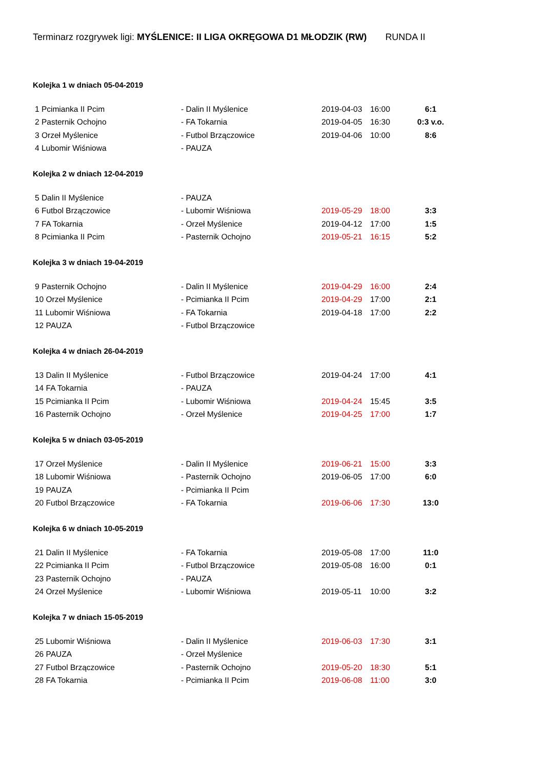Terminarz rozgrywek ligi: MYŚLENICE: II LIGA OKRĘGOWA D1 MŁODZIK (RW) RUNDA II
Kolejka 1 w dniach 05-04-2019
| 1 Pcimianka II Pcim | - Dalin II Myślenice | 2019-04-03 | 16:00 | 6:1 |
| 2 Pasternik Ochojno | - FA Tokarnia | 2019-04-05 | 16:30 | 0:3 v.o. |
| 3 Orzeł Myślenice | - Futbol Brzączowice | 2019-04-06 | 10:00 | 8:6 |
| 4 Lubomir Wiśniowa | - PAUZA | | | |
Kolejka 2 w dniach 12-04-2019
| 5 Dalin II Myślenice | - PAUZA | | | |
| 6 Futbol Brzączowice | - Lubomir Wiśniowa | 2019-05-29 | 18:00 | 3:3 |
| 7 FA Tokarnia | - Orzeł Myślenice | 2019-04-12 | 17:00 | 1:5 |
| 8 Pcimianka II Pcim | - Pasternik Ochojno | 2019-05-21 | 16:15 | 5:2 |
Kolejka 3 w dniach 19-04-2019
| 9 Pasternik Ochojno | - Dalin II Myślenice | 2019-04-29 | 16:00 | 2:4 |
| 10 Orzeł Myślenice | - Pcimianka II Pcim | 2019-04-29 | 17:00 | 2:1 |
| 11 Lubomir Wiśniowa | - FA Tokarnia | 2019-04-18 | 17:00 | 2:2 |
| 12 PAUZA | - Futbol Brzączowice | | | |
Kolejka 4 w dniach 26-04-2019
| 13 Dalin II Myślenice | - Futbol Brzączowice | 2019-04-24 | 17:00 | 4:1 |
| 14 FA Tokarnia | - PAUZA | | | |
| 15 Pcimianka II Pcim | - Lubomir Wiśniowa | 2019-04-24 | 15:45 | 3:5 |
| 16 Pasternik Ochojno | - Orzeł Myślenice | 2019-04-25 | 17:00 | 1:7 |
Kolejka 5 w dniach 03-05-2019
| 17 Orzeł Myślenice | - Dalin II Myślenice | 2019-06-21 | 15:00 | 3:3 |
| 18 Lubomir Wiśniowa | - Pasternik Ochojno | 2019-06-05 | 17:00 | 6:0 |
| 19 PAUZA | - Pcimianka II Pcim | | | |
| 20 Futbol Brzączowice | - FA Tokarnia | 2019-06-06 | 17:30 | 13:0 |
Kolejka 6 w dniach 10-05-2019
| 21 Dalin II Myślenice | - FA Tokarnia | 2019-05-08 | 17:00 | 11:0 |
| 22 Pcimianka II Pcim | - Futbol Brzączowice | 2019-05-08 | 16:00 | 0:1 |
| 23 Pasternik Ochojno | - PAUZA | | | |
| 24 Orzeł Myślenice | - Lubomir Wiśniowa | 2019-05-11 | 10:00 | 3:2 |
Kolejka 7 w dniach 15-05-2019
| 25 Lubomir Wiśniowa | - Dalin II Myślenice | 2019-06-03 | 17:30 | 3:1 |
| 26 PAUZA | - Orzeł Myślenice | | | |
| 27 Futbol Brzączowice | - Pasternik Ochojno | 2019-05-20 | 18:30 | 5:1 |
| 28 FA Tokarnia | - Pcimianka II Pcim | 2019-06-08 | 11:00 | 3:0 |